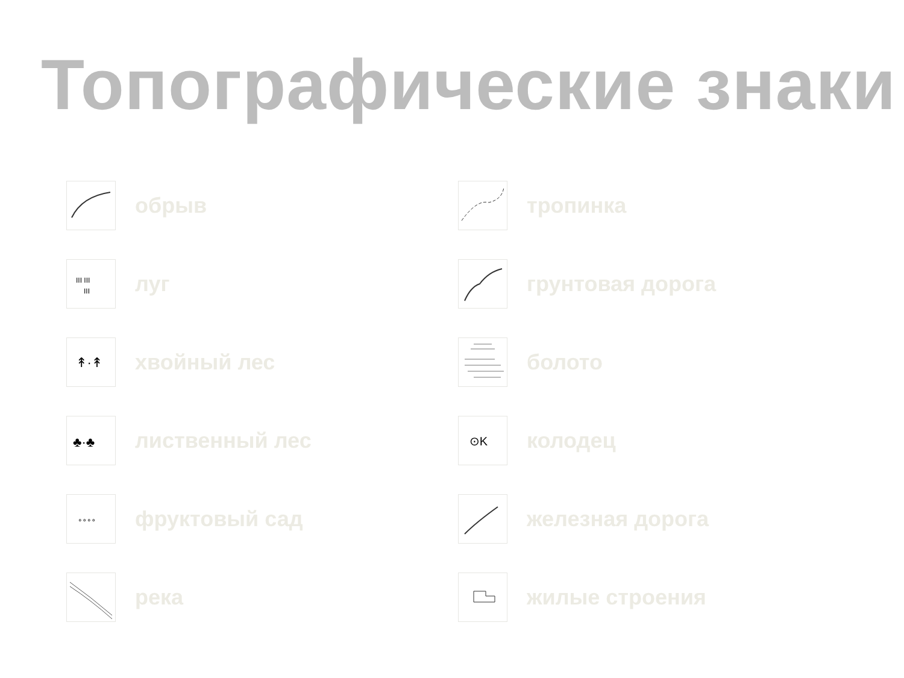Топографические знаки
обрыв
III III
III
луг
↟·↟
хвойный лес
♣·♣
лиственный лес
∘∘∘∘
фруктовый сад
река
тропинка
грунтовая дорога
болото
⊙K
колодец
железная дорога
жилые строения